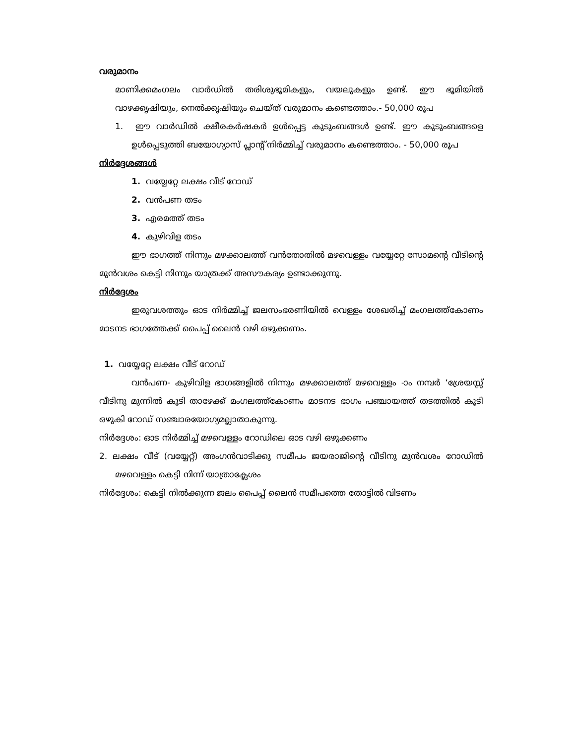വരുമാനം
മാണിക്കമംഗലം വാർഡിൽ തരിശുഭൂമികളും, വയലുകളും ഉണ്ട്. ഈ ഭൂമിയിൽ വാഴക്കൃഷിയും, നെൽക്കൃഷിയും ചെയ്ത് വരുമാനം കണ്ടെത്താം.- 50,000 രൂപ
1. ഈ വാർഡിൽ ക്ഷീരകർഷകർ ഉൾപ്പെട്ട കുടുംബങ്ങൾ ഉണ്ട്. ഈ കുടുംബങ്ങളെ ഉൾപ്പെടുത്തി ബയോഗ്യാസ് പ്ലാന്റ് നിർമ്മിച്ച് വരുമാനം കണ്ടെത്താം. - 50,000 രൂപ
നിർദ്ദേശങ്ങൾ
1. വയ്യേറ്റേ ലക്ഷം വീട് റോഡ്
2. വൻപണ തടം
3. എരമത്ത് തടം
4. കുഴിവിള തടം
ഈ ഭാഗത്ത് നിന്നും മഴക്കാലത്ത് വൻതോതിൽ മഴവെള്ളം വയ്യേറ്റേ സോമന്റെ വീടിന്റെ മുൻവശം കെട്ടി നിന്നും യാത്രക്ക് അസൗകര്യം ഉണ്ടാക്കുന്നു.
നിർദ്ദേശം
ഇരുവശത്തും ഓട നിർമ്മിച്ച് ജലസംഭരണിയിൽ വെള്ളം ശേഖരിച്ച് മംഗലത്ത്കോണം മാടനട ഭാഗത്തേക്ക് പൈപ്പ് ലൈൻ വഴി ഒഴുക്കണം.
1. വയ്യേറ്റേ ലക്ഷം വീട് റോഡ്
വൻപണ- കുഴിവിള ഭാഗങ്ങളിൽ നിന്നും മഴക്കാലത്ത് മഴവെള്ളം -ാം നമ്പർ ‘ശ്രേയസ്സ് വീടിനു മുന്നിൽ കൂടി താഴേക്ക് മംഗലത്ത്കോണം മാടനട ഭാഗം പഞ്ചായത്ത് തടത്തിൽ കൂടി ഒഴുകി റോഡ് സഞ്ചാരയോഗ്യമല്ലാതാകുന്നു.
നിർദ്ദേശം: ഓട നിർമ്മിച്ച് മഴവെള്ളം റോഡിലെ ഓട വഴി ഒഴുക്കണം
2. ലക്ഷം വീട് (വയ്യേറ്റ്) അംഗൻവാടിക്കു സമീപം ജയരാജിന്റെ വീടിനു മുൻവശം റോഡിൽ മഴവെള്ളം കെട്ടി നിന്ന് യാത്രാക്ലേശം
നിർദ്ദേശം: കെട്ടി നിൽക്കുന്ന ജലം പൈപ്പ് ലൈൻ സമീപത്തെ തോട്ടിൽ വിടണം